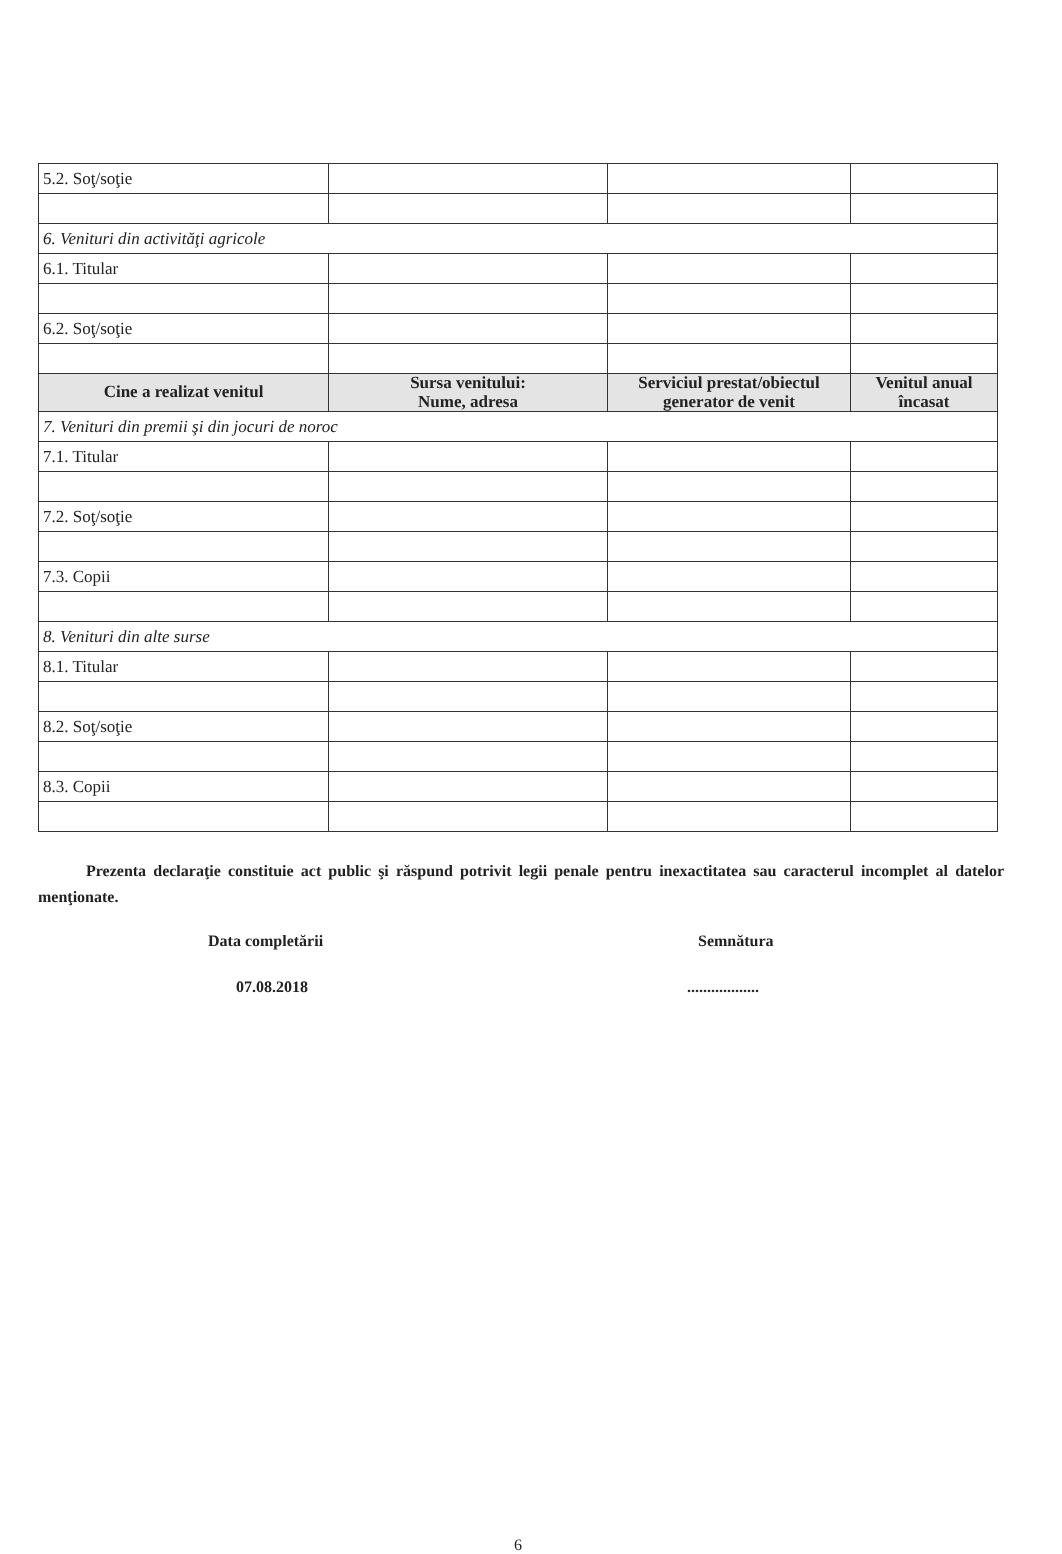| 5.2. Soţ/soţie | | | |
| 6. Venituri din activităţi agricole | | | |
| 6.1. Titular | | | |
| 6.2. Soţ/soţie | | | |
| Cine a realizat venitul | Sursa venitului: Nume, adresa | Serviciul prestat/obiectul generator de venit | Venitul anual încasat |
| 7. Venituri din premii şi din jocuri de noroc | | | |
| 7.1. Titular | | | |
| 7.2. Soţ/soţie | | | |
| 7.3. Copii | | | |
| 8. Venituri din alte surse | | | |
| 8.1. Titular | | | |
| 8.2. Soţ/soţie | | | |
| 8.3. Copii | | | |
Prezenta declaraţie constituie act public şi răspund potrivit legii penale pentru inexactitatea sau caracterul incomplet al datelor menţionate.
Data completării Semnătura
07.08.2018 ..................
6